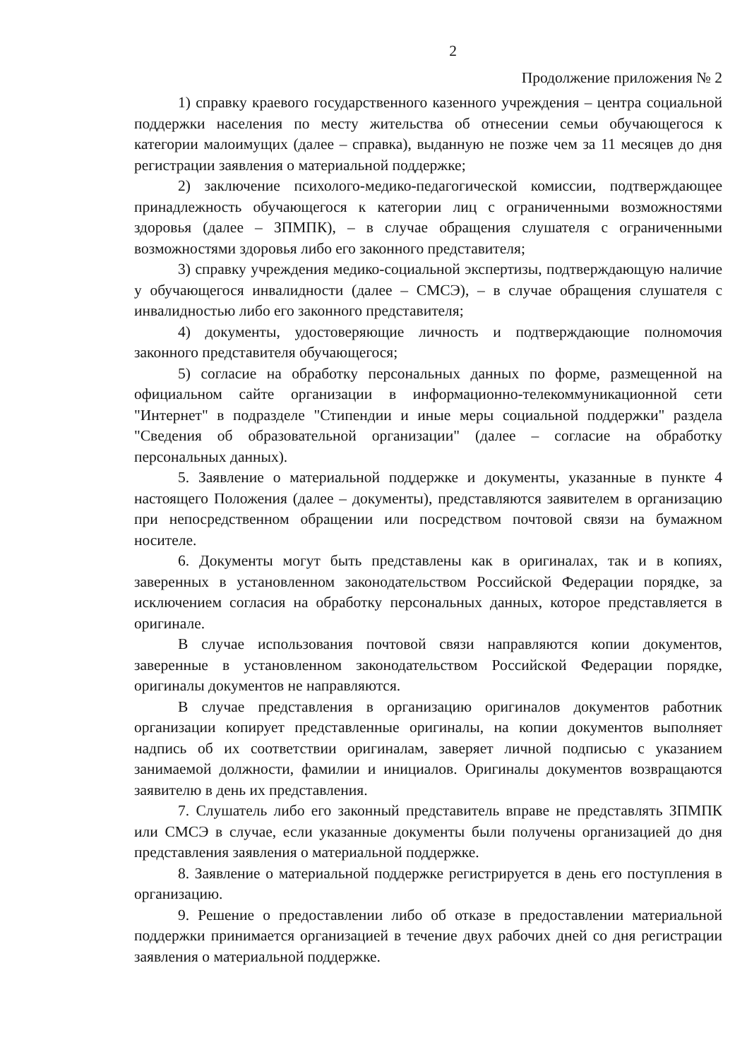2
Продолжение приложения № 2
1) справку краевого государственного казенного учреждения – центра социальной поддержки населения по месту жительства об отнесении семьи обучающегося к категории малоимущих (далее – справка), выданную не позже чем за 11 месяцев до дня регистрации заявления о материальной поддержке;
2) заключение психолого-медико-педагогической комиссии, подтверждающее принадлежность обучающегося к категории лиц с ограниченными возможностями здоровья (далее – ЗПМПК), – в случае обращения слушателя с ограниченными возможностями здоровья либо его законного представителя;
3) справку учреждения медико-социальной экспертизы, подтверждающую наличие у обучающегося инвалидности (далее – СМСЭ), – в случае обращения слушателя с инвалидностью либо его законного представителя;
4) документы, удостоверяющие личность и подтверждающие полномочия законного представителя обучающегося;
5) согласие на обработку персональных данных по форме, размещенной на официальном сайте организации в информационно-телекоммуникационной сети "Интернет" в подразделе "Стипендии и иные меры социальной поддержки" раздела "Сведения об образовательной организации" (далее – согласие на обработку персональных данных).
5. Заявление о материальной поддержке и документы, указанные в пункте 4 настоящего Положения (далее – документы), представляются заявителем в организацию при непосредственном обращении или посредством почтовой связи на бумажном носителе.
6. Документы могут быть представлены как в оригиналах, так и в копиях, заверенных в установленном законодательством Российской Федерации порядке, за исключением согласия на обработку персональных данных, которое представляется в оригинале.
В случае использования почтовой связи направляются копии документов, заверенные в установленном законодательством Российской Федерации порядке, оригиналы документов не направляются.
В случае представления в организацию оригиналов документов работник организации копирует представленные оригиналы, на копии документов выполняет надпись об их соответствии оригиналам, заверяет личной подписью с указанием занимаемой должности, фамилии и инициалов. Оригиналы документов возвращаются заявителю в день их представления.
7. Слушатель либо его законный представитель вправе не представлять ЗПМПК или СМСЭ в случае, если указанные документы были получены организацией до дня представления заявления о материальной поддержке.
8. Заявление о материальной поддержке регистрируется в день его поступления в организацию.
9. Решение о предоставлении либо об отказе в предоставлении материальной поддержки принимается организацией в течение двух рабочих дней со дня регистрации заявления о материальной поддержке.